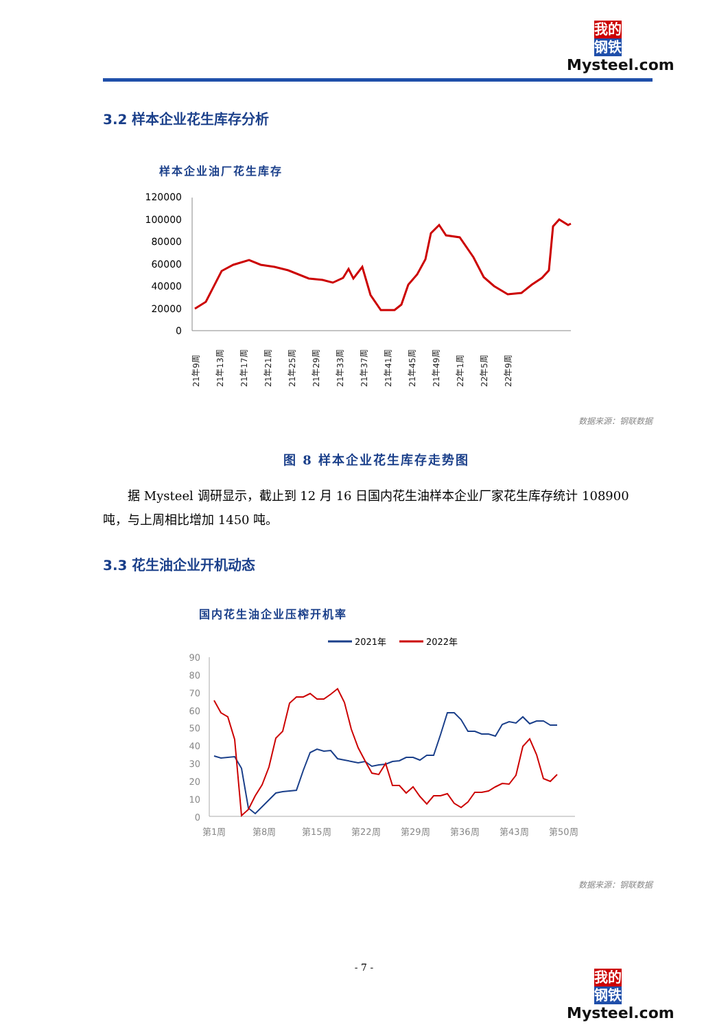我的
钢铁
Mysteel.com
3.2 样本企业花生库存分析
样本企业油厂花生库存
120000
100000
80000
60000
40000
20000
0
21年9周
21年13周
21年17周
21年21周
21年25周
21年29周
21年33周
21年37周
21年41周
21年45周
21年49周
22年1周
22年5周
22年9周
数据来源：钢联数据
图 8 样本企业花生库存走势图
  据 Mysteel 调研显示，截止到 12 月 16 日国内花生油样本企业厂家花生库存统计 108900 吨，与上周相比增加 1450 吨。
3.3 花生油企业开机动态
国内花生油企业压榨开机率
2021年
2022年
90
80
70
60
50
40
30
20
10
0
第1周
第8周
第15周
第22周
第29周
第36周
第43周
第50周
数据来源：钢联数据
- 7 -
我的
钢铁
Mysteel.com